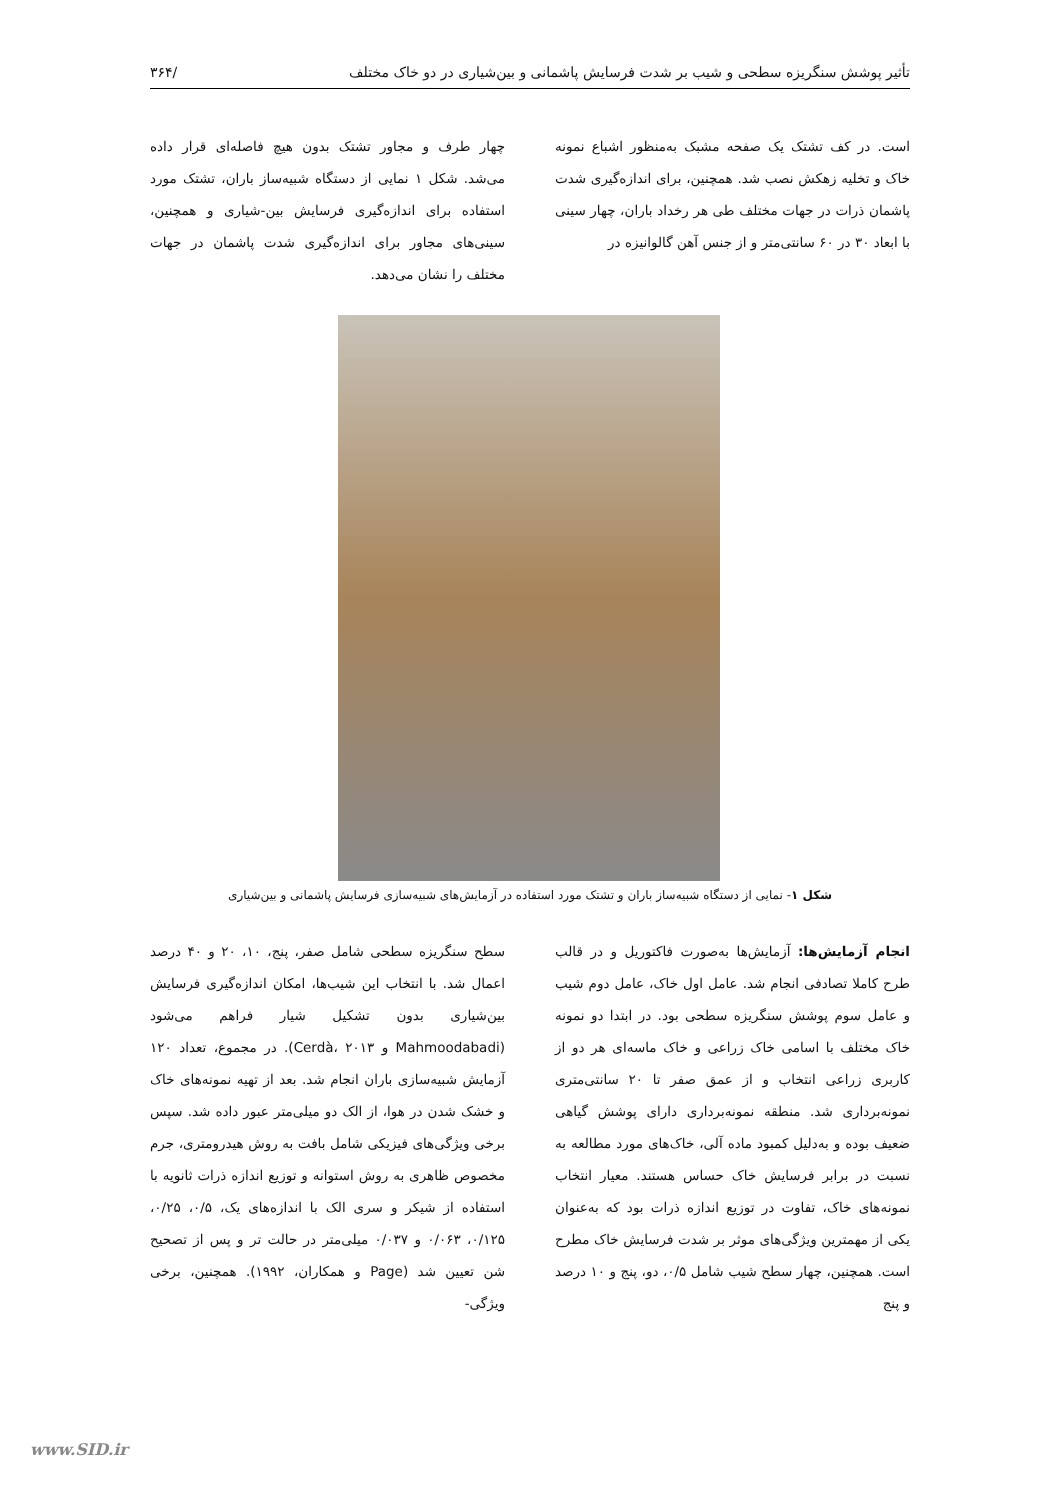تأثیر پوشش سنگریزه سطحی و شیب بر شدت فرسایش پاشمانی و بین‌شیاری در دو خاک مختلف /۳۶۴
است. در کف تشتک یک صفحه مشبک به‌منظور اشباع نمونه خاک و تخلیه زهکش نصب شد. همچنین، برای اندازه‌گیری شدت پاشمان ذرات در جهات مختلف طی هر رخداد باران، چهار سینی با ابعاد ۳۰ در ۶۰ سانتی‌متر و از جنس آهن گالوانیزه در
چهار طرف و مجاور تشتک بدون هیچ فاصله‌ای قرار داده می‌شد. شکل ۱ نمایی از دستگاه شبیه‌ساز باران، تشتک مورد استفاده برای اندازه‌گیری فرسایش بین-شیاری و همچنین، سینی‌های مجاور برای اندازه‌گیری شدت پاشمان در جهات مختلف را نشان می‌دهد.
شکل ۱- نمایی از دستگاه شبیه‌ساز باران و تشتک مورد استفاده در آزمایش‌های شبیه‌سازی فرسایش پاشمانی و بین‌شیاری
انجام آزمایش‌ها: آزمایش‌ها به‌صورت فاکتوریل و در قالب طرح کاملا تصادفی انجام شد. عامل اول خاک، عامل دوم شیب و عامل سوم پوشش سنگریزه سطحی بود. در ابتدا دو نمونه خاک مختلف با اسامی خاک زراعی و خاک ماسه‌ای هر دو از کاربری زراعی انتخاب و از عمق صفر تا ۲۰ سانتی‌متری نمونه‌برداری شد. منطقه نمونه‌برداری دارای پوشش گیاهی ضعیف بوده و به‌دلیل کمبود ماده آلی، خاک‌های مورد مطالعه به نسبت در برابر فرسایش خاک حساس هستند. معیار انتخاب نمونه‌های خاک، تفاوت در توزیع اندازه ذرات بود که به‌عنوان یکی از مهمترین ویژگی‌های موثر بر شدت فرسایش خاک مطرح است. همچنین، چهار سطح شیب شامل ۰/۵، دو، پنج و ۱۰ درصد و پنج
سطح سنگریزه سطحی شامل صفر، پنج، ۱۰، ۲۰ و ۴۰ درصد اعمال شد. با انتخاب این شیب‌ها، امکان اندازه‌گیری فرسایش بین‌شیاری بدون تشکیل شیار فراهم می‌شود (Mahmoodabadi و Cerdà، ۲۰۱۳). در مجموع، تعداد ۱۲۰ آزمایش شبیه‌سازی باران انجام شد. بعد از تهیه نمونه‌های خاک و خشک شدن در هوا، از الک دو میلی‌متر عبور داده شد. سپس برخی ویژگی‌های فیزیکی شامل بافت به روش هیدرومتری، جرم مخصوص ظاهری به روش استوانه و توزیع اندازه ذرات ثانویه با استفاده از شیکر و سری الک با اندازه‌های یک، ۰/۵، ۰/۲۵، ۰/۱۲۵، ۰/۰۶۳ و ۰/۰۳۷ میلی‌متر در حالت تر و پس از تصحیح شن تعیین شد (Page و همکاران، ۱۹۹۲). همچنین، برخی ویژگی-
www.SID.ir